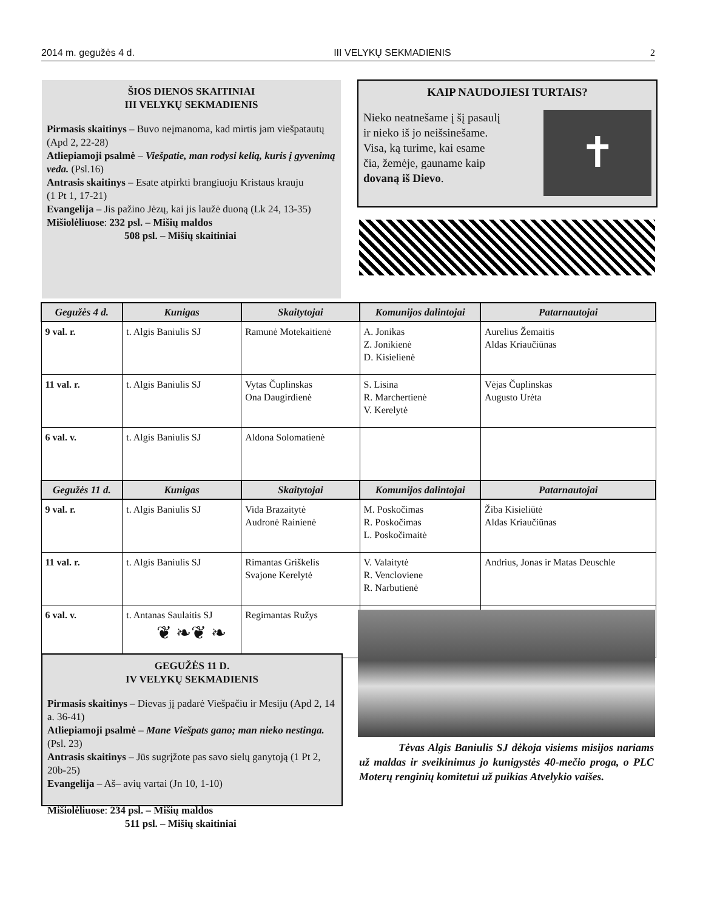2014 m. gegužės 4 d. III VELYKŲ SEKMADIENIS 2
ŠIOS DIENOS SKAITINIAI
III VELYKŲ SEKMADIENIS
Pirmasis skaitinys – Buvo neįmanoma, kad mirtis jam viešpatautų (Apd 2, 22-28)
Atliepiamoji psalmė – Viešpatie, man rodysi kelią, kuris į gyvenimą veda. (Psl.16)
Antrasis skaitinys – Esate atpirkti brangiuoju Kristaus krauju
(1 Pt 1, 17-21)
Evangelija – Jis pažino Jėzų, kai jis laužė duoną (Lk 24, 13-35)
Mišiolėliuose: 232 psl. – Mišių maldos
508 psl. – Mišių skaitiniai
KAIP NAUDOJIESI TURTAIS?
Nieko neatnešame į šį pasaulį
ir nieko iš jo neišsinešame.
Visa, ką turime, kai esame
čia, žemėje, gauname kaip
dovaną iš Dievo.
✝
| Gegužės 4 d. | Kunigas | Skaitytojai | Komunijos dalintojai | Patarnautojai |
| --- | --- | --- | --- | --- |
| 9 val. r. | t. Algis Baniulis SJ | Ramunė Motekaitienė | A. Jonikas Z. Jonikienė D. Kisielienė | Aurelius Žemaitis Aldas Kriaučiūnas |
| 11 val. r. | t. Algis Baniulis SJ | Vytas Čuplinskas Ona Daugirdienė | S. Lisina R. Marchertienė V. Kerelytė | Vėjas Čuplinskas Augusto Urėta |
| 6 val. v. | t. Algis Baniulis SJ | Aldona Solomatienė | | |
| Gegužės 11 d. | Kunigas | Skaitytojai | Komunijos dalintojai | Patarnautojai |
| 9 val. r. | t. Algis Baniulis SJ | Vida Brazaitytė Audronė Rainienė | M. Poskočimas R. Poskočimas L. Poskočimaitė | Žiba Kisieliūtė Aldas Kriaučiūnas |
| 11 val. r. | t. Algis Baniulis SJ | Rimantas Griškelis Svajone Kerelytė | V. Valaitytė R. Vencloviene R. Narbutienė | Andrius, Jonas ir Matas Deuschle |
| 6 val. v. | t. Antanas Saulaitis SJ | Regimantas Ružys | | |
❦ ❧❦ ❧
GEGUŽĖS 11 D.
IV VELYKŲ SEKMADIENIS
Pirmasis skaitinys – Dievas jį padarė Viešpačiu ir Mesiju (Apd 2, 14 a. 36-41)
Atliepiamoji psalmė – Mane Viešpats gano; man nieko nestinga. (Psl. 23)
Antrasis skaitinys – Jūs sugrįžote pas savo sielų ganytoją (1 Pt 2, 20b-25)
Evangelija – Aš– avių vartai (Jn 10, 1-10)
Mišiolėliuose: 234 psl. – Mišių maldos
511 psl. – Mišių skaitiniai
Tėvas Algis Baniulis SJ dėkoja visiems misijos nariams už maldas ir sveikinimus jo kunigystės 40-mečio proga, o PLC Moterų renginių komitetui už puikias Atvelykio vaišes.